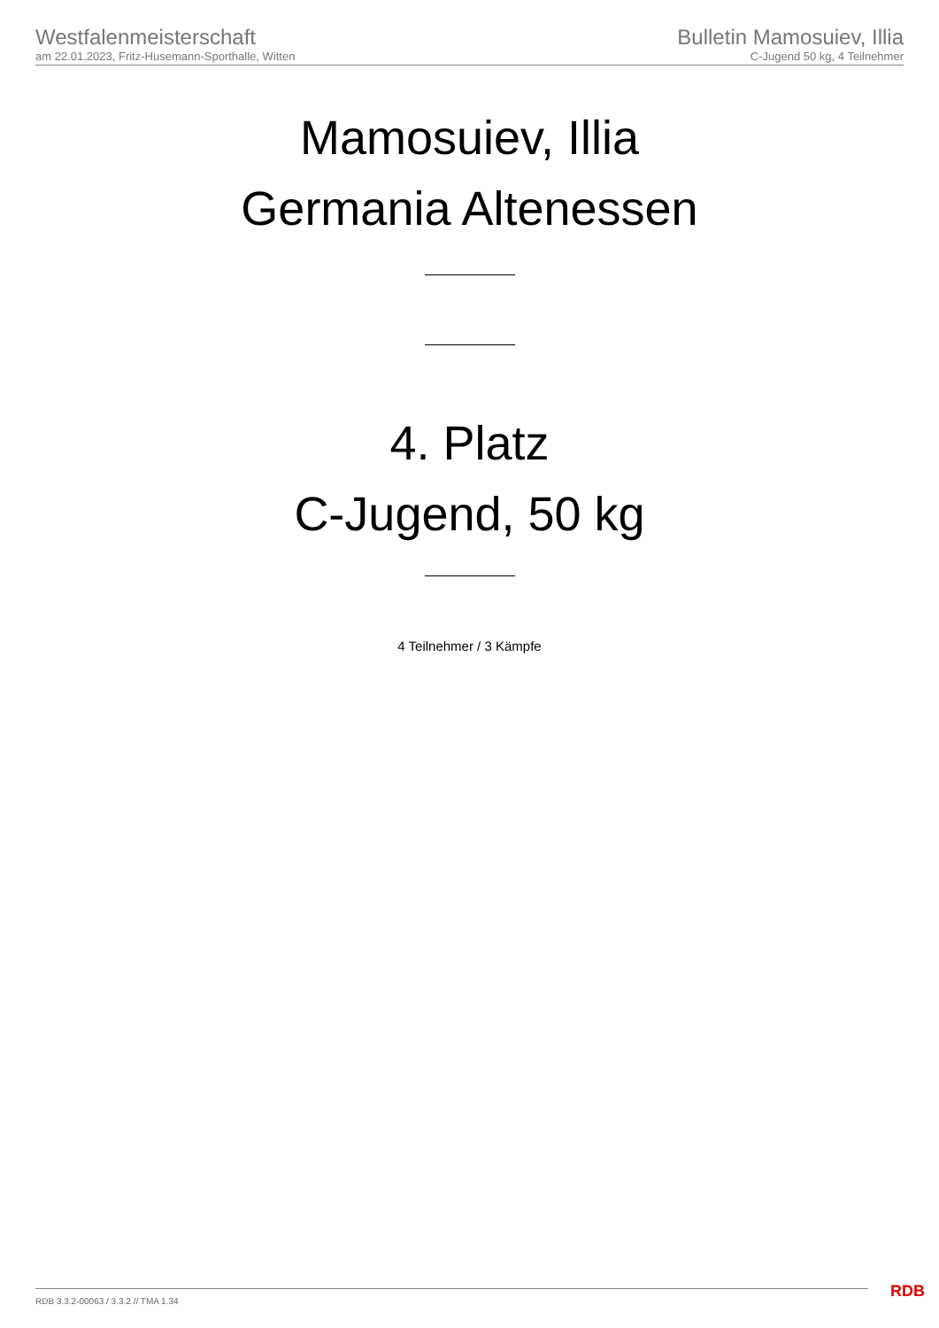Westfalenmeisterschaft
am 22.01.2023, Fritz-Husemann-Sporthalle, Witten
Bulletin Mamosuiev, Illia
C-Jugend 50 kg, 4 Teilnehmer
Mamosuiev, Illia
Germania Altenessen
4. Platz
C-Jugend, 50 kg
4 Teilnehmer / 3 Kämpfe
RDB 3.3.2-00063 / 3.3.2 // TMA 1.34
RDB